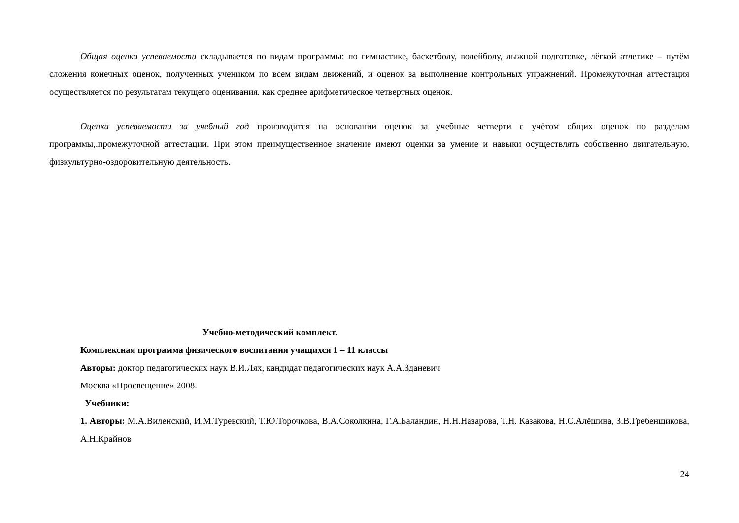Общая оценка успеваемости складывается по видам программы: по гимнастике, баскетболу, волейболу, лыжной подготовке, лёгкой атлетике – путём сложения конечных оценок, полученных учеником по всем видам движений, и оценок за выполнение контрольных упражнений. Промежуточная аттестация осуществляется по результатам текущего оценивания. как среднее арифметическое четвертных оценок.
Оценка успеваемости за учебный год производится на основании оценок за учебные четверти с учётом общих оценок по разделам программы,.промежуточной аттестации. При этом преимущественное значение имеют оценки за умение и навыки осуществлять собственно двигательную, физкультурно-оздоровительную деятельность.
Учебно-методический комплект.
Комплексная программа физического воспитания учащихся 1 – 11 классы
Авторы: доктор педагогических наук В.И.Лях, кандидат педагогических наук А.А.Зданевич
Москва «Просвещение» 2008.
Учебники:
1. Авторы: М.А.Виленский, И.М.Туревский, Т.Ю.Торочкова, В.А.Соколкина, Г.А.Баландин, Н.Н.Назарова, Т.Н. Казакова, Н.С.Алёшина, З.В.Гребенщикова, А.Н.Крайнов
24